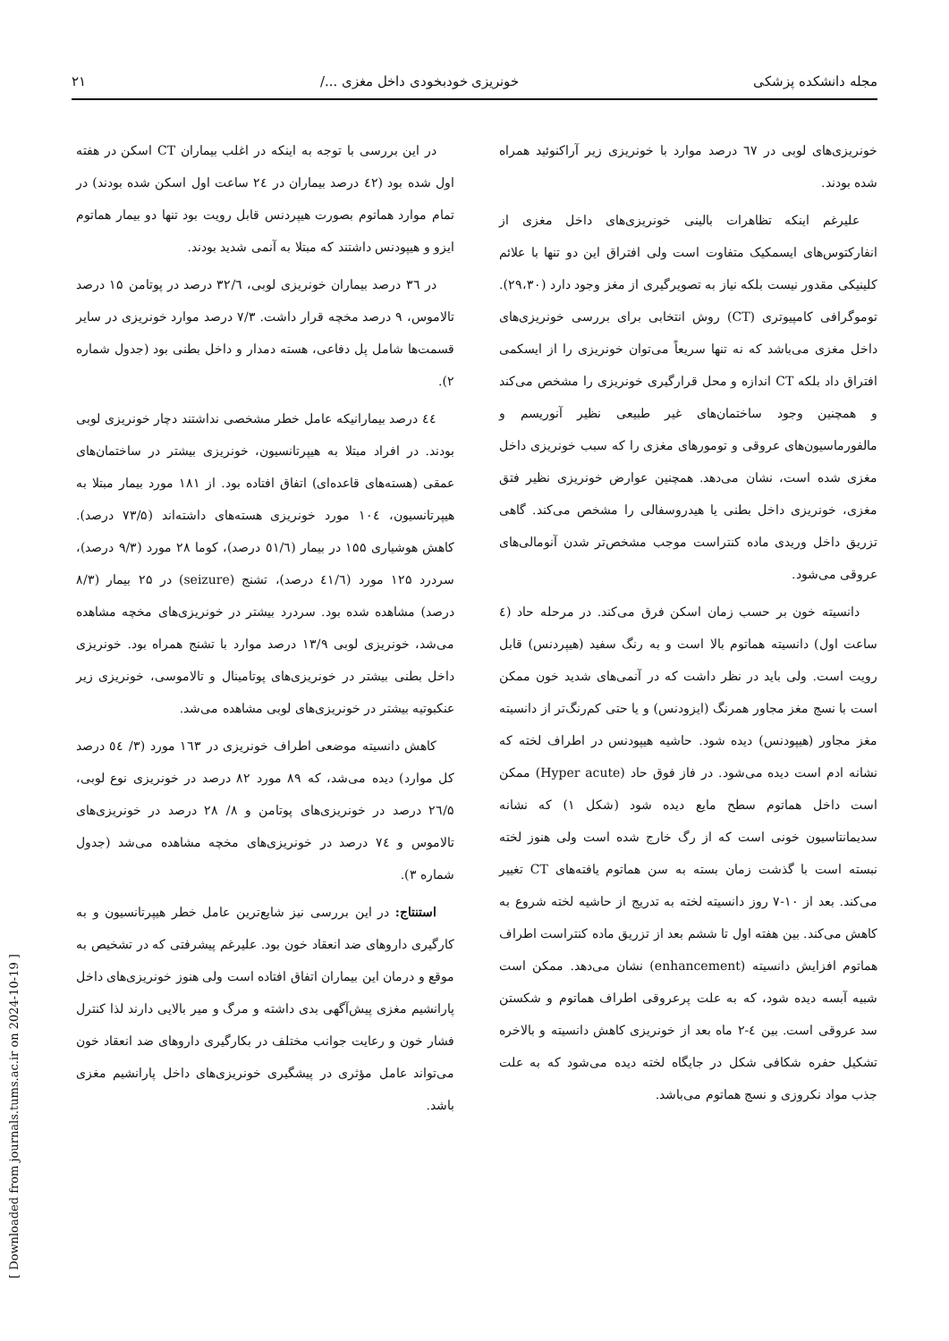مجله دانشکده پزشکی خونریزی خودبخودی داخل مغزی .../ ۲۱
خونریزی‌های لوبی در ٦٧ درصد موارد با خونریزی زیر آراکنوئید همراه شده بودند.
علیرغم اینکه تظاهرات بالینی خونریزی‌های داخل مغزی از انفارکتوس‌های ایسمکیک متفاوت است ولی افتراق این دو تنها با علائم کلینیکی مقدور نیست بلکه نیاز به تصویرگیری از مغز وجود دارد (۲۹،۳۰). توموگرافی کامپیوتری (CT) روش انتخابی برای بررسی خونریزی‌های داخل مغزی می‌باشد که نه تنها سریعاً می‌توان خونریزی را از ایسکمی افتراق داد بلکه CT اندازه و محل قرارگیری خونریزی را مشخص می‌کند و همچنین وجود ساختمان‌های غیر طبیعی نظیر آنوریسم و مالفورماسیون‌های عروقی و تومورهای مغزی را که سبب خونریزی داخل مغزی شده است، نشان می‌دهد. همچنین عوارض خونریزی نظیر فتق مغزی، خونریزی داخل بطنی یا هیدروسفالی را مشخص می‌کند. گاهی تزریق داخل وریدی ماده کنتراست موجب مشخص‌تر شدن آنومالی‌های عروقی می‌شود.
دانسیته خون بر حسب زمان اسکن فرق می‌کند. در مرحله حاد (٤ ساعت اول) دانسیته هماتوم بالا است و به رنگ سفید (هیپردنس) قابل رویت است. ولی باید در نظر داشت که در آنمی‌های شدید خون ممکن است با نسج مغز مجاور همرنگ (ایزودنس) و یا حتی کم‌رنگ‌تر از دانسیته مغز مجاور (هیپودنس) دیده شود. حاشیه هیپودنس در اطراف لخته که نشانه ادم است دیده می‌شود. در فاز فوق حاد (Hyper acute) ممکن است داخل هماتوم سطح مایع دیده شود (شکل ۱) که نشانه سدیمانتاسیون خونی است که از رگ خارج شده است ولی هنوز لخته نبسته است با گذشت زمان بسته به سن هماتوم یافته‌های CT تغییر می‌کند. بعد از ۱۰-۷ روز دانسیته لخته به تدریج از حاشیه لخته شروع به کاهش می‌کند. بین هفته اول تا ششم بعد از تزریق ماده کنتراست اطراف هماتوم افزایش دانسیته (enhancement) نشان می‌دهد. ممکن است شبیه آبسه دیده شود، که به علت پرعروقی اطراف هماتوم و شکستن سد عروقی است. بین ٤-۲ ماه بعد از خونریزی کاهش دانسیته و بالاخره تشکیل حفره شکافی شکل در جایگاه لخته دیده می‌شود که به علت جذب مواد نکروزی و نسج هماتوم می‌باشد.
در این بررسی با توجه به اینکه در اغلب بیماران CT اسکن در هفته اول شده بود (٤٢ درصد بیماران در ٢٤ ساعت اول اسکن شده بودند) در تمام موارد هماتوم بصورت هیپردنس قابل رویت بود تنها دو بیمار هماتوم ایزو و هیپودنس داشتند که مبتلا به آنمی شدید بودند.
در ۳٦ درصد بیماران خونریزی لوبی، ۳۲/٦ درصد در پوتامن ۱۵ درصد تالاموس، ۹ درصد مخچه قرار داشت. ۷/۳ درصد موارد خونریزی در سایر قسمت‌ها شامل پل دفاعی، هسته دمدار و داخل بطنی بود (جدول شماره ۲).
٤٤ درصد بیمارانیکه عامل خطر مشخصی نداشتند دچار خونریزی لوبی بودند. در افراد مبتلا به هیپرتانسیون، خونریزی بیشتر در ساختمان‌های عمقی (هسته‌های قاعده‌ای) اتفاق افتاده بود. از ۱۸۱ مورد بیمار مبتلا به هیپرتانسیون، ۱۰٤ مورد خونریزی هسته‌های داشته‌اند (۷۳/۵ درصد). کاهش هوشیاری ۱۵۵ در بیمار (٥١/٦ درصد)، کوما ۲۸ مورد (۹/۳ درصد)، سردرد ۱۲۵ مورد (٤١/٦ درصد)، تشنج (seizure) در ۲۵ بیمار (۸/۳ درصد) مشاهده شده بود. سردرد بیشتر در خونریزی‌های مخچه مشاهده می‌شد، خونریزی لوبی ۱۳/۹ درصد موارد با تشنج همراه بود. خونریزی داخل بطنی بیشتر در خونریزی‌های پوتامینال و تالاموسی، خونریزی زیر عنکبوتیه بیشتر در خونریزی‌های لوبی مشاهده می‌شد.
کاهش دانسیته موضعی اطراف خونریزی در ۱٦۳ مورد (۳/ ٥٤ درصد کل موارد) دیده می‌شد، که ۸۹ مورد ۸۲ درصد در خونریزی نوع لوبی، ۲٦/۵ درصد در خونریزی‌های پوتامن و ۸/ ۲۸ درصد در خونریزی‌های تالاموس و ۷٤ درصد در خونریزی‌های مخچه مشاهده می‌شد (جدول شماره ۳).
استنتاج: در این بررسی نیز شایع‌ترین عامل خطر هیپرتانسیون و به کارگیری داروهای ضد انعقاد خون بود. علیرغم پیشرفتی که در تشخیص به موقع و درمان این بیماران اتفاق افتاده است ولی هنوز خونریزی‌های داخل پارانشیم مغزی پیش‌آگهی بدی داشته و مرگ و میر بالایی دارند لذا کنترل فشار خون و رعایت جوانب مختلف در بکارگیری داروهای ضد انعقاد خون می‌تواند عامل مؤثری در پیشگیری خونریزی‌های داخل پارانشیم مغزی باشد.
[ Downloaded from journals.tums.ac.ir on 2024-10-19 ]